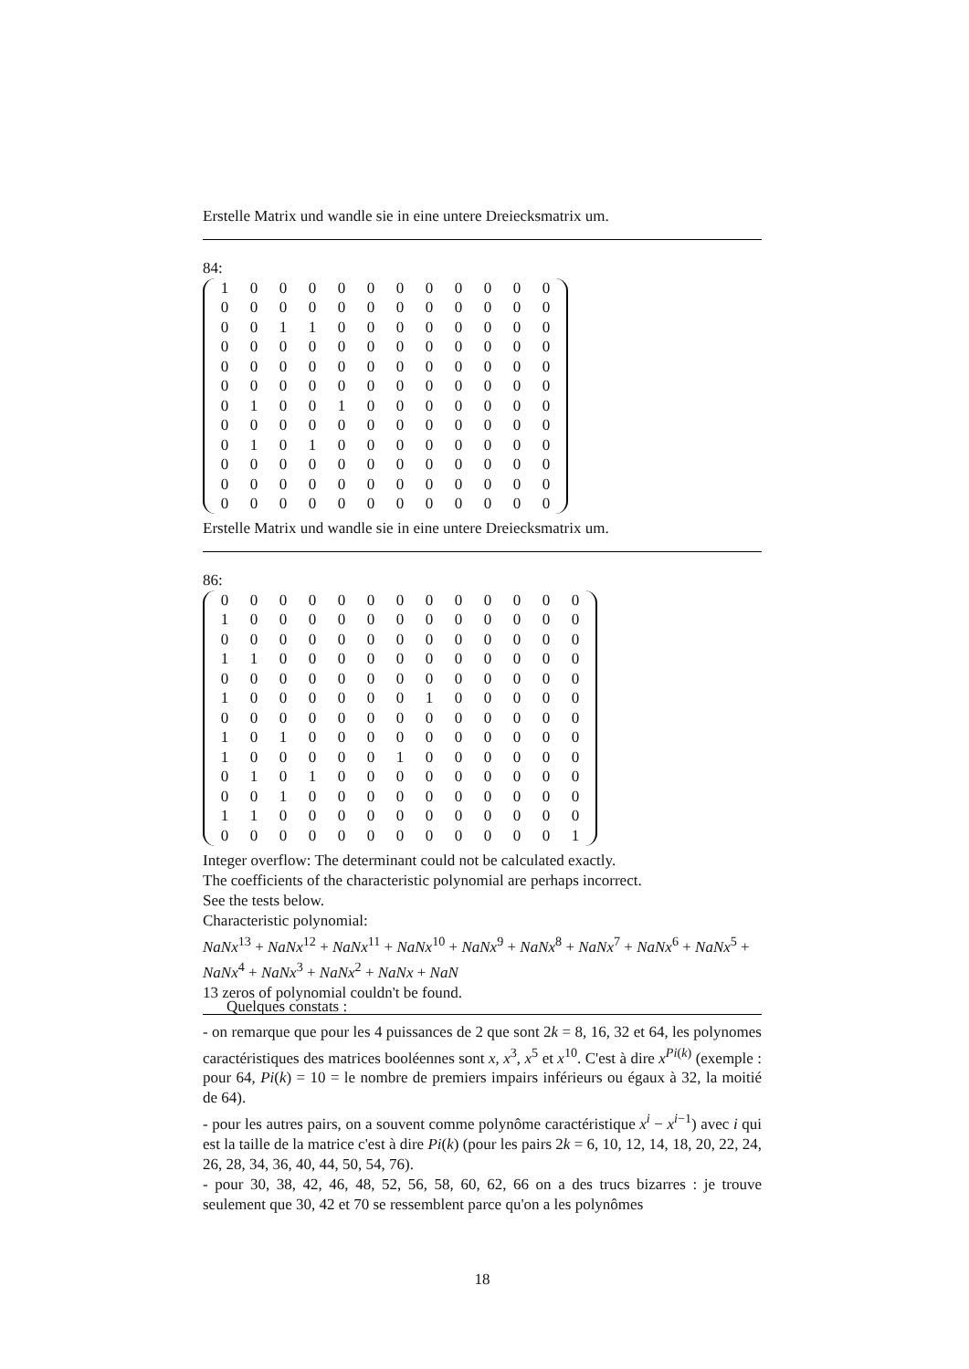Erstelle Matrix und wandle sie in eine untere Dreiecksmatrix um.
84:
| 1 | 0 | 0 | 0 | 0 | 0 | 0 | 0 | 0 | 0 | 0 | 0 |
| 0 | 0 | 0 | 0 | 0 | 0 | 0 | 0 | 0 | 0 | 0 | 0 |
| 0 | 0 | 1 | 1 | 0 | 0 | 0 | 0 | 0 | 0 | 0 | 0 |
| 0 | 0 | 0 | 0 | 0 | 0 | 0 | 0 | 0 | 0 | 0 | 0 |
| 0 | 0 | 0 | 0 | 0 | 0 | 0 | 0 | 0 | 0 | 0 | 0 |
| 0 | 0 | 0 | 0 | 0 | 0 | 0 | 0 | 0 | 0 | 0 | 0 |
| 0 | 1 | 0 | 0 | 1 | 0 | 0 | 0 | 0 | 0 | 0 | 0 |
| 0 | 0 | 0 | 0 | 0 | 0 | 0 | 0 | 0 | 0 | 0 | 0 |
| 0 | 1 | 0 | 1 | 0 | 0 | 0 | 0 | 0 | 0 | 0 | 0 |
| 0 | 0 | 0 | 0 | 0 | 0 | 0 | 0 | 0 | 0 | 0 | 0 |
| 0 | 0 | 0 | 0 | 0 | 0 | 0 | 0 | 0 | 0 | 0 | 0 |
| 0 | 0 | 0 | 0 | 0 | 0 | 0 | 0 | 0 | 0 | 0 | 0 |
Erstelle Matrix und wandle sie in eine untere Dreiecksmatrix um.
86:
| 0 | 0 | 0 | 0 | 0 | 0 | 0 | 0 | 0 | 0 | 0 | 0 | 0 |
| 1 | 0 | 0 | 0 | 0 | 0 | 0 | 0 | 0 | 0 | 0 | 0 | 0 |
| 0 | 0 | 0 | 0 | 0 | 0 | 0 | 0 | 0 | 0 | 0 | 0 | 0 |
| 1 | 1 | 0 | 0 | 0 | 0 | 0 | 0 | 0 | 0 | 0 | 0 | 0 |
| 0 | 0 | 0 | 0 | 0 | 0 | 0 | 0 | 0 | 0 | 0 | 0 | 0 |
| 1 | 0 | 0 | 0 | 0 | 0 | 0 | 1 | 0 | 0 | 0 | 0 | 0 |
| 0 | 0 | 0 | 0 | 0 | 0 | 0 | 0 | 0 | 0 | 0 | 0 | 0 |
| 1 | 0 | 1 | 0 | 0 | 0 | 0 | 0 | 0 | 0 | 0 | 0 | 0 |
| 1 | 0 | 0 | 0 | 0 | 0 | 1 | 0 | 0 | 0 | 0 | 0 | 0 |
| 0 | 1 | 0 | 1 | 0 | 0 | 0 | 0 | 0 | 0 | 0 | 0 | 0 |
| 0 | 0 | 1 | 0 | 0 | 0 | 0 | 0 | 0 | 0 | 0 | 0 | 0 |
| 1 | 1 | 0 | 0 | 0 | 0 | 0 | 0 | 0 | 0 | 0 | 0 | 0 |
| 0 | 0 | 0 | 0 | 0 | 0 | 0 | 0 | 0 | 0 | 0 | 0 | 1 |
Integer overflow: The determinant could not be calculated exactly.
The coefficients of the characteristic polynomial are perhaps incorrect.
See the tests below.
Characteristic polynomial:
NaNx<sup>13</sup> + NaNx<sup>12</sup> + NaNx<sup>11</sup> + NaNx<sup>10</sup> + NaNx<sup>9</sup> + NaNx<sup>8</sup> + NaNx<sup>7</sup> + NaNx<sup>6</sup> + NaNx<sup>5</sup> + NaNx<sup>4</sup> + NaNx<sup>3</sup> + NaNx<sup>2</sup> + NaNx + NaN
13 zeros of polynomial couldn't be found.
Quelques constats :
- on remarque que pour les 4 puissances de 2 que sont 2k = 8, 16, 32 et 64, les polynomes caractéristiques des matrices booléennes sont x, x<sup>3</sup>, x<sup>5</sup> et x<sup>10</sup>. C'est à dire x<sup>Pi(k)</sup> (exemple : pour 64, Pi(k) = 10 = le nombre de premiers impairs inférieurs ou égaux à 32, la moitié de 64).
- pour les autres pairs, on a souvent comme polynôme caractéristique x<sup>i</sup> − x<sup>i−1</sup>) avec i qui est la taille de la matrice c'est à dire Pi(k) (pour les pairs 2k = 6, 10, 12, 14, 18, 20, 22, 24, 26, 28, 34, 36, 40, 44, 50, 54, 76).
- pour 30, 38, 42, 46, 48, 52, 56, 58, 60, 62, 66 on a des trucs bizarres : je trouve seulement que 30, 42 et 70 se ressemblent parce qu'on a les polynômes
18